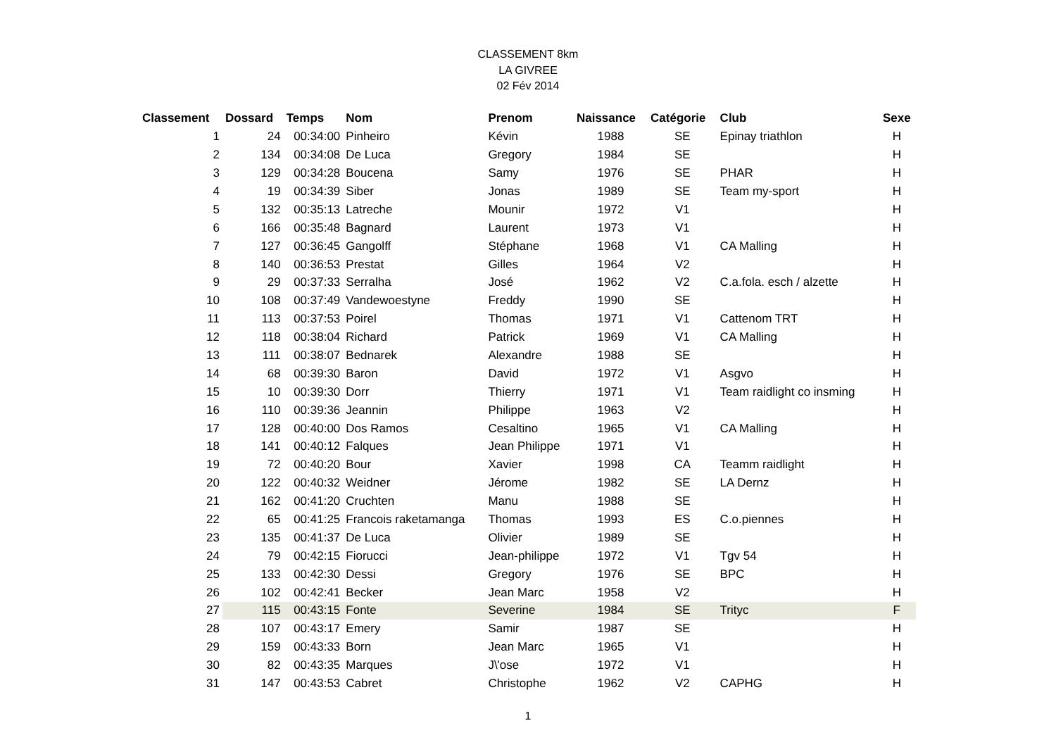CLASSEMENT 8km
LA GIVREE
02 Fév 2014
| Classement | Dossard | Temps | Nom | Prenom | Naissance | Catégorie | Club | Sexe |
| --- | --- | --- | --- | --- | --- | --- | --- | --- |
| 1 | 24 | 00:34:00 | Pinheiro | Kévin | 1988 | SE | Epinay triathlon | H |
| 2 | 134 | 00:34:08 | De Luca | Gregory | 1984 | SE | | H |
| 3 | 129 | 00:34:28 | Boucena | Samy | 1976 | SE | PHAR | H |
| 4 | 19 | 00:34:39 | Siber | Jonas | 1989 | SE | Team my-sport | H |
| 5 | 132 | 00:35:13 | Latreche | Mounir | 1972 | V1 | | H |
| 6 | 166 | 00:35:48 | Bagnard | Laurent | 1973 | V1 | | H |
| 7 | 127 | 00:36:45 | Gangolff | Stéphane | 1968 | V1 | CA Malling | H |
| 8 | 140 | 00:36:53 | Prestat | Gilles | 1964 | V2 | | H |
| 9 | 29 | 00:37:33 | Serralha | José | 1962 | V2 | C.a.fola. esch / alzette | H |
| 10 | 108 | 00:37:49 | Vandewoestyne | Freddy | 1990 | SE | | H |
| 11 | 113 | 00:37:53 | Poirel | Thomas | 1971 | V1 | Cattenom TRT | H |
| 12 | 118 | 00:38:04 | Richard | Patrick | 1969 | V1 | CA Malling | H |
| 13 | 111 | 00:38:07 | Bednarek | Alexandre | 1988 | SE | | H |
| 14 | 68 | 00:39:30 | Baron | David | 1972 | V1 | Asgvo | H |
| 15 | 10 | 00:39:30 | Dorr | Thierry | 1971 | V1 | Team raidlight co insming | H |
| 16 | 110 | 00:39:36 | Jeannin | Philippe | 1963 | V2 | | H |
| 17 | 128 | 00:40:00 | Dos Ramos | Cesaltino | 1965 | V1 | CA Malling | H |
| 18 | 141 | 00:40:12 | Falques | Jean Philippe | 1971 | V1 | | H |
| 19 | 72 | 00:40:20 | Bour | Xavier | 1998 | CA | Teamm raidlight | H |
| 20 | 122 | 00:40:32 | Weidner | Jérome | 1982 | SE | LA Dernz | H |
| 21 | 162 | 00:41:20 | Cruchten | Manu | 1988 | SE | | H |
| 22 | 65 | 00:41:25 | Francois raketamanga | Thomas | 1993 | ES | C.o.piennes | H |
| 23 | 135 | 00:41:37 | De Luca | Olivier | 1989 | SE | | H |
| 24 | 79 | 00:42:15 | Fiorucci | Jean-philippe | 1972 | V1 | Tgv 54 | H |
| 25 | 133 | 00:42:30 | Dessi | Gregory | 1976 | SE | BPC | H |
| 26 | 102 | 00:42:41 | Becker | Jean Marc | 1958 | V2 | | H |
| 27 | 115 | 00:43:15 | Fonte | Severine | 1984 | SE | Trityc | F |
| 28 | 107 | 00:43:17 | Emery | Samir | 1987 | SE | | H |
| 29 | 159 | 00:43:33 | Born | Jean Marc | 1965 | V1 | | H |
| 30 | 82 | 00:43:35 | Marques | J\'ose | 1972 | V1 | | H |
| 31 | 147 | 00:43:53 | Cabret | Christophe | 1962 | V2 | CAPHG | H |
1